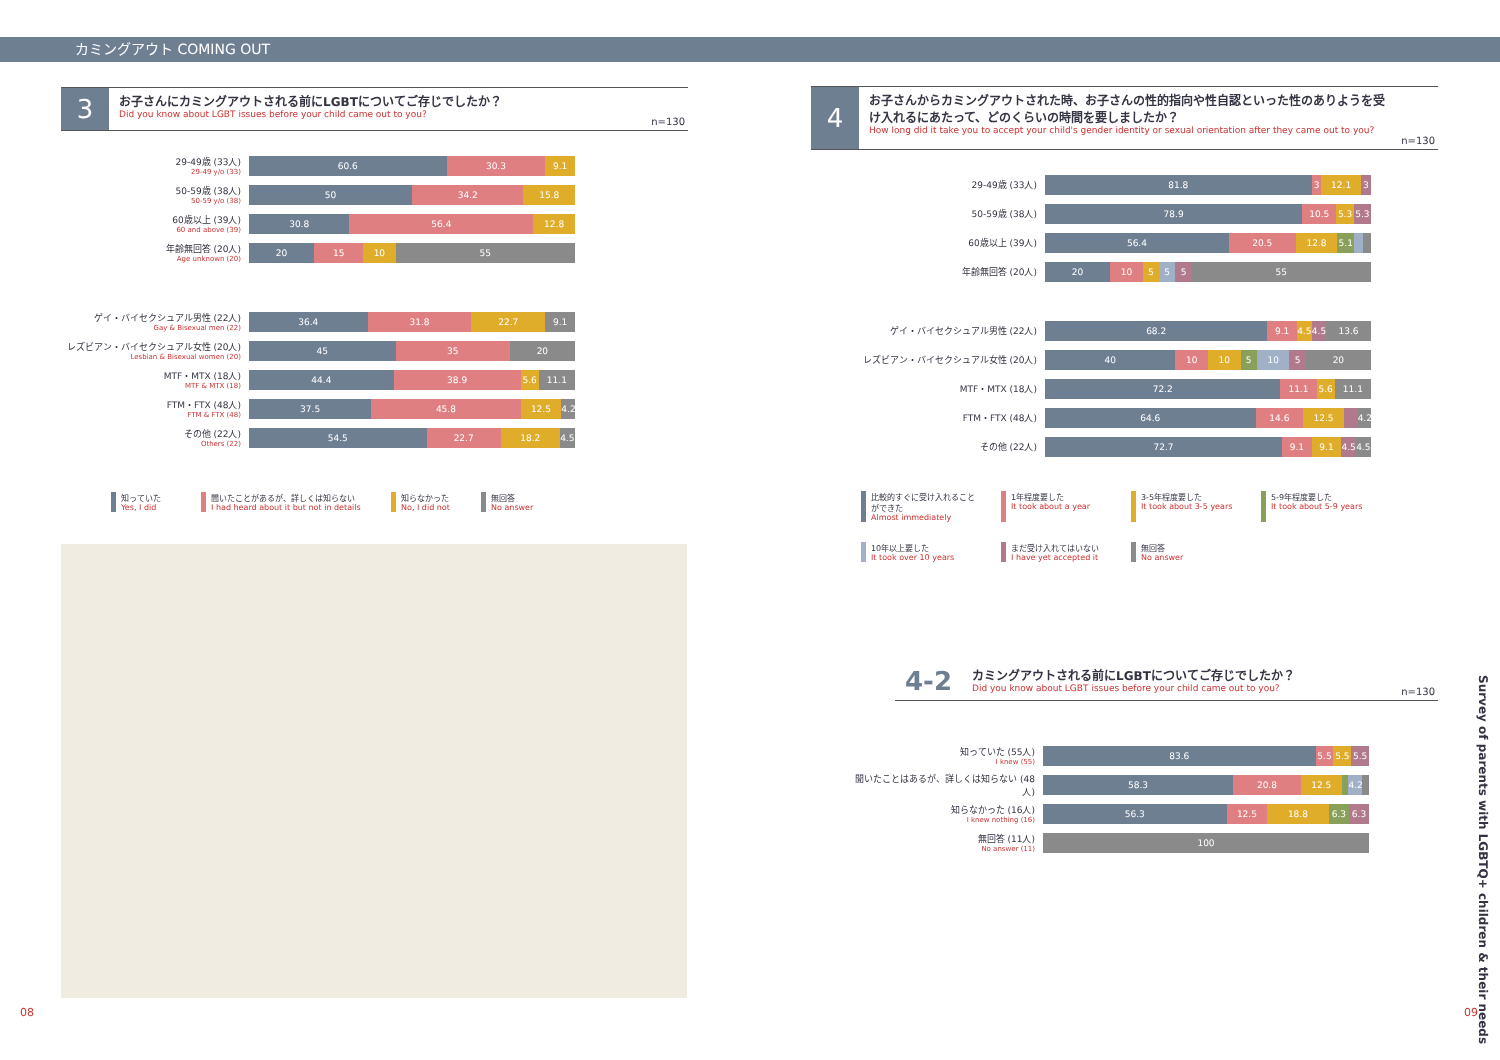カミングアウト COMING OUT
3
お子さんにカミングアウトされる前にLGBTについてご存じでしたか？
Did you know about LGBT issues before your child came out to you?
n=130
29-49歳 (33人)
29-49 y/o (33)
60.6 30.3 9.1
50-59歳 (38人)
50-59 y/o (38)
50 34.2 15.8
60歳以上 (39人)
60 and above (39)
30.8 56.4 12.8
年齢無回答 (20人)
Age unknown (20)
20 15 10 55
ゲイ・バイセクシュアル男性 (22人)
Gay & Bisexual men (22)
36.4 31.8 22.7 9.1
レズビアン・バイセクシュアル女性 (20人)
Lesbian & Bisexual women (20)
45 35 20
MTF・MTX (18人)
MTF & MTX (18)
44.4 38.9 5.6 11.1
FTM・FTX (48人)
FTM & FTX (48)
37.5 45.8 12.5 4.2
その他 (22人)
Others (22)
54.5 22.7 18.2 4.5
知っていた
Yes, I did
聞いたことがあるが、詳しくは知らない
I had heard about it but not in details
知らなかった
No, I did not
無回答
No answer
4
お子さんからカミングアウトされた時、お子さんの性的指向や性自認といった性のありようを受け入れるにあたって、どのくらいの時間を要しましたか？
How long did it take you to accept your child's gender identity or sexual orientation after they came out to you?
n=130
29-49歳 (33人)
81.8 3 12.1 3
50-59歳 (38人)
78.9 10.5 5.3 5.3
60歳以上 (39人)
56.4 20.5 12.8 5.1
年齢無回答 (20人)
20 10 5 5 5 55
ゲイ・バイセクシュアル男性 (22人)
68.2 9.1 4.5 4.5 13.6
レズビアン・バイセクシュアル女性 (20人)
40 10 10 5 10 5 20
MTF・MTX (18人)
72.2 11.1 5.6 11.1
FTM・FTX (48人)
64.6 14.6 12.5 4.2
その他 (22人)
72.7 9.1 9.1 4.5 4.5
比較的すぐに受け入れることができた
Almost immediately
1年程度要した
It took about a year
3-5年程度要した
It took about 3-5 years
5-9年程度要した
It took about 5-9 years
10年以上要した
It took over 10 years
まだ受け入れてはいない
I have yet accepted it
無回答
No answer
4-2
カミングアウトされる前にLGBTについてご存じでしたか？
Did you know about LGBT issues before your child came out to you?
n=130
知っていた (55人)
I knew (55)
83.6 5.5 5.5 5.5
聞いたことはあるが、詳しくは知らない (48人)
58.3 20.8 12.5 4.2
知らなかった (16人)
I knew nothing (16)
56.3 12.5 18.8 6.3 6.3
無回答 (11人)
No answer (11)
100
Survey of parents with LGBTQ+ children & their needs
08 09